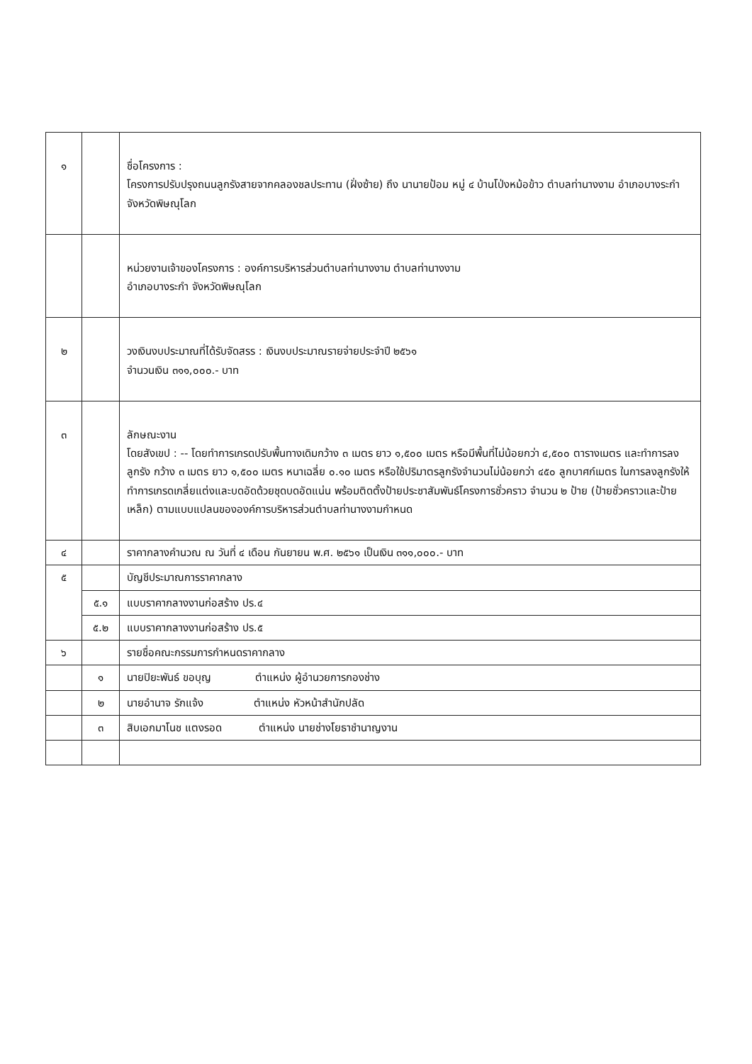| ๑ | | ชื่อโครงการ : โครงการปรับปรุงถนนลูกรังสายจากคลองชลประทาน (ฝั่งซ้าย) ถึง นานายป้อม หมู่ ๔ บ้านโป่งหม้อข้าว ตำบลท่านางงาม อำเภอบางระกำ จังหวัดพิษณุโลก |
| | | หน่วยงานเจ้าของโครงการ : องค์การบริหารส่วนตำบลท่านางงาม ตำบลท่านางงาม อำเภอบางระกำ จังหวัดพิษณุโลก |
| ๒ | | วงเงินงบประมาณที่ได้รับจัดสรร : เงินงบประมาณรายจ่ายประจำปี ๒๕๖๑ จำนวนเงิน ๓๑๑,๐๐๐.- บาท |
| ๓ | | ลักษณะงาน โดยสังเขป : -- โดยทำการเกรดปรับพื้นทางเดิมกว้าง ๓ เมตร ยาว ๑,๕๐๐ เมตร หรือมีพื้นที่ไม่น้อยกว่า ๔,๕๐๐ ตารางเมตร และทำการลงลูกรัง กว้าง ๓ เมตร ยาว ๑,๕๐๐ เมตร หนาเฉลี่ย ๐.๑๐ เมตร หรือใช้ปริมาตรลูกรังจำนวนไม่น้อยกว่า ๔๕๐ ลูกบาศก์เมตร ในการลงลูกรังให้ทำการเกรดเกลี่ยแต่งและบดอัดด้วยชุดบดอัดแน่น พร้อมติดตั้งป้ายประชาสัมพันธ์โครงการชั่วคราว จำนวน ๒ ป้าย (ป้ายชั่วคราวและป้ายเหล็ก) ตามแบบแปลนขององค์การบริหารส่วนตำบลท่านางงามกำหนด |
| ๔ | | ราคากลางคำนวณ ณ วันที่ ๔ เดือน กันยายน พ.ศ. ๒๕๖๑ เป็นเงิน ๓๑๑,๐๐๐.- บาท |
| ๕ | | บัญชีประมาณการราคากลาง |
| | ๕.๑ | แบบราคากลางงานก่อสร้าง ปร.๔ |
| | ๕.๒ | แบบราคากลางงานก่อสร้าง ปร.๕ |
| ๖ | | รายชื่อคณะกรรมการกำหนดราคากลาง |
| | ๑ | นายปิยะพันธ์ ขอบุญ ตำแหน่ง ผู้อำนวยการกองช่าง |
| | ๒ | นายอำนาจ รักแจ้ง ตำแหน่ง หัวหน้าสำนักปลัด |
| | ๓ | สิบเอกมาโนช แตงรอด ตำแหน่ง นายช่างโยธาชำนาญงาน |